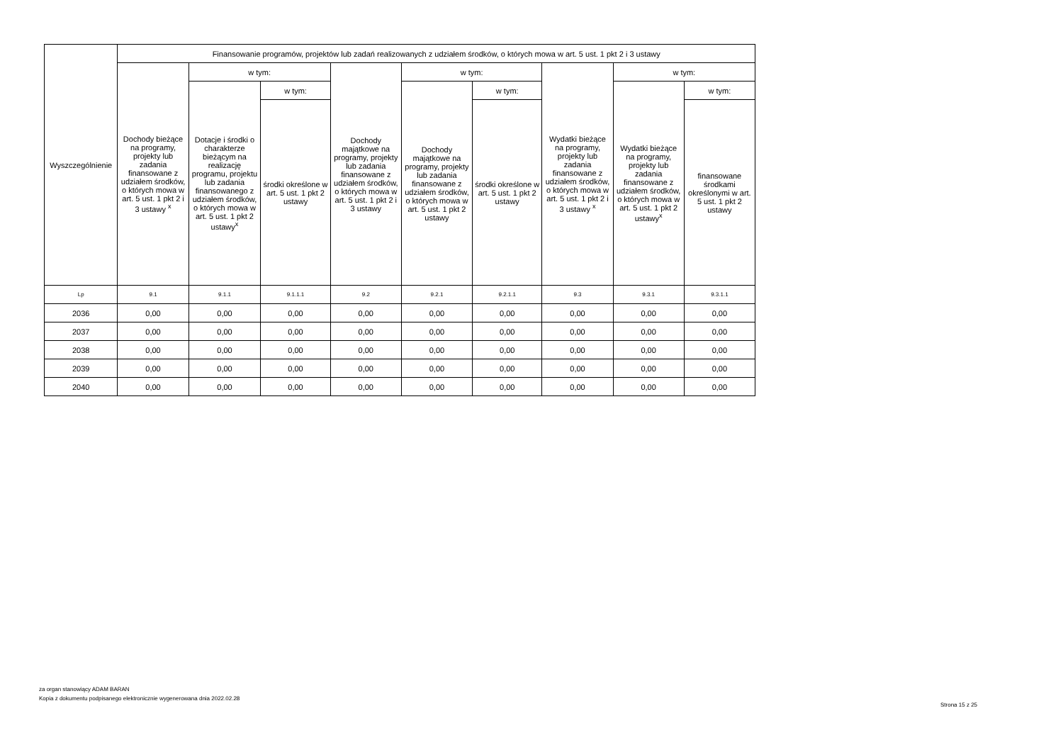| Wyszczególnienie | Finansowanie programów, projektów lub zadań realizowanych z udziałem środków, o których mowa w art. 5 ust. 1 pkt 2 i 3 ustawy | | | | | | | | |
| --- | --- | --- | --- | --- | --- | --- | --- | --- | --- |
| | Dochody bieżące na programy, projekty lub zadania finansowane z udziałem środków, o których mowa w art. 5 ust. 1 pkt 2 i 3 ustawy <sup>x</sup> | w tym: | | Dochody majątkowe na programy, projekty lub zadania finansowane z udziałem środków, o których mowa w art. 5 ust. 1 pkt 2 i 3 ustawy | w tym: | | Wydatki bieżące na programy, projekty lub zadania finansowane z udziałem środków, o których mowa w art. 5 ust. 1 pkt 2 i 3 ustawy <sup>x</sup> | w tym: | |
| | | Dotacje i środki o charakterze bieżącym na realizację programu, projektu lub zadania finansowanego z udziałem środków, o których mowa w art. 5 ust. 1 pkt 2 ustawy<sup>x</sup> | w tym: | | Dochody majątkowe na programy, projekty lub zadania finansowane z udziałem środków, o których mowa w art. 5 ust. 1 pkt 2 ustawy | w tym: | | Wydatki bieżące na programy, projekty lub zadania finansowane z udziałem środków, o których mowa w art. 5 ust. 1 pkt 2 ustawy<sup>x</sup> | w tym: |
| | | | środki określone w art. 5 ust. 1 pkt 2 ustawy | | | środki określone w art. 5 ust. 1 pkt 2 ustawy | | | finansowane środkami określonymi w art. 5 ust. 1 pkt 2 ustawy |
| Lp | 9.1 | 9.1.1 | 9.1.1.1 | 9.2 | 9.2.1 | 9.2.1.1 | 9.3 | 9.3.1 | 9.3.1.1 |
| 2036 | 0,00 | 0,00 | 0,00 | 0,00 | 0,00 | 0,00 | 0,00 | 0,00 | 0,00 |
| 2037 | 0,00 | 0,00 | 0,00 | 0,00 | 0,00 | 0,00 | 0,00 | 0,00 | 0,00 |
| 2038 | 0,00 | 0,00 | 0,00 | 0,00 | 0,00 | 0,00 | 0,00 | 0,00 | 0,00 |
| 2039 | 0,00 | 0,00 | 0,00 | 0,00 | 0,00 | 0,00 | 0,00 | 0,00 | 0,00 |
| 2040 | 0,00 | 0,00 | 0,00 | 0,00 | 0,00 | 0,00 | 0,00 | 0,00 | 0,00 |
za organ stanowiący ADAM BARAN
Kopia z dokumentu podpisanego elektronicznie wygenerowana dnia 2022.02.28
Strona 15 z 25